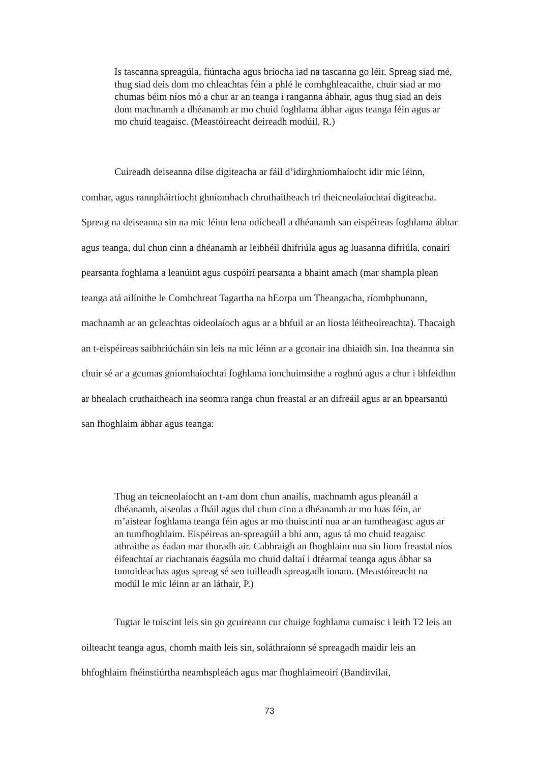Is tascanna spreagúla, fiúntacha agus bríocha iad na tascanna go léir. Spreag siad mé, thug siad deis dom mo chleachtas féin a phlé le comhghleacaithe, chuir siad ar mo chumas béim níos mó a chur ar an teanga i ranganna ábhair, agus thug siad an deis dom machnamh a dhéanamh ar mo chuid foghlama ábhar agus teanga féin agus ar mo chuid teagaisc. (Meastóireacht deireadh modúil, R.)
Cuireadh deiseanna dílse digiteacha ar fáil d’idirghníomhaíocht idir mic léinn, comhar, agus rannpháirtíocht ghníomhach chruthaitheach trí theicneolaíochtaí digiteacha. Spreag na deiseanna sin na mic léinn lena ndícheall a dhéanamh san eispéireas foghlama ábhar agus teanga, dul chun cinn a dhéanamh ar leibhéil dhifriúla agus ag luasanna difriúla, conairí pearsanta foghlama a leanúint agus cuspóirí pearsanta a bhaint amach (mar shampla plean teanga atá ailínithe le Comhchreat Tagartha na hEorpa um Theangacha, ríomhphunann, machnamh ar an gcleachtas oideolaíoch agus ar a bhfuil ar an liosta léitheoireachta). Thacaigh an t-eispéireas saibhriúcháin sin leis na mic léinn ar a gconair ina dhiaidh sin. Ina theannta sin chuir sé ar a gcumas gníomhaíochtaí foghlama ionchuimsithe a roghnú agus a chur i bhfeidhm ar bhealach cruthaitheach ina seomra ranga chun freastal ar an difreáil agus ar an bpearsantú san fhoghlaim ábhar agus teanga:
Thug an teicneolaíocht an t-am dom chun anailís, machnamh agus pleanáil a dhéanamh, aiseolas a fháil agus dul chun cinn a dhéanamh ar mo luas féin, ar m’aistear foghlama teanga féin agus ar mo thuiscintí nua ar an tumtheagasc agus ar an tumfhoghlaim. Eispéireas an-spreagúil a bhí ann, agus tá mo chuid teagaisc athraithe as éadan mar thoradh air. Cabhraigh an fhoghlaim nua sin liom freastal níos éifeachtaí ar riachtanais éagsúla mo chuid daltaí i dtéarmaí teanga agus ábhar sa tumoideachas agus spreag sé seo tuilleadh spreagadh ionam. (Meastóireacht na modúl le mic léinn ar an láthair, P.)
Tugtar le tuiscint leis sin go gcuireann cur chuige foghlama cumaisc i leith T2 leis an oilteacht teanga agus, chomh maith leis sin, soláthraíonn sé spreagadh maidir leis an bhfoghlaim fhéinstiúrtha neamhspleách agus mar fhoghlaimeoirí (Banditvilai,
73